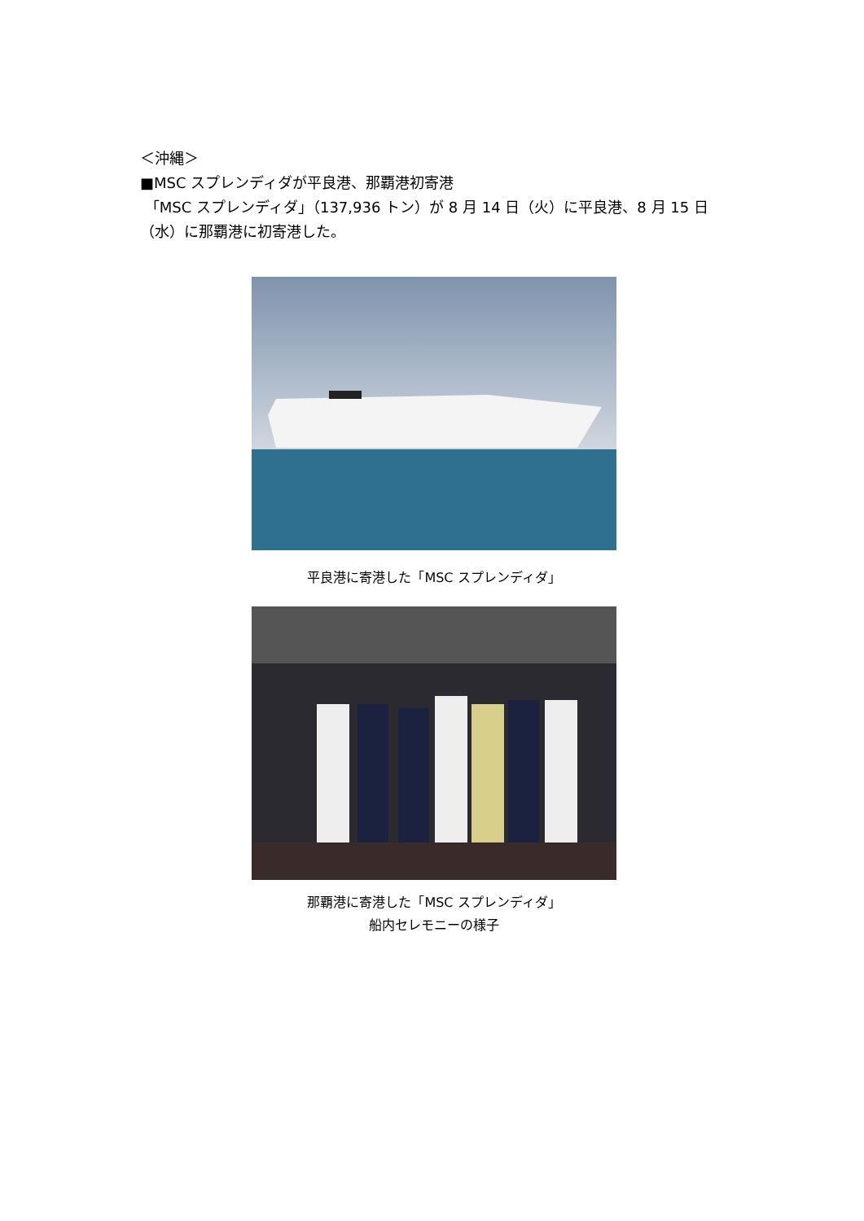＜沖縄＞
■MSC スプレンディダが平良港、那覇港初寄港
「MSC スプレンディダ」（137,936 トン）が 8 月 14 日（火）に平良港、8 月 15 日（水）に那覇港に初寄港した。
平良港に寄港した「MSC スプレンディダ」
那覇港に寄港した「MSC スプレンディダ」
船内セレモニーの様子